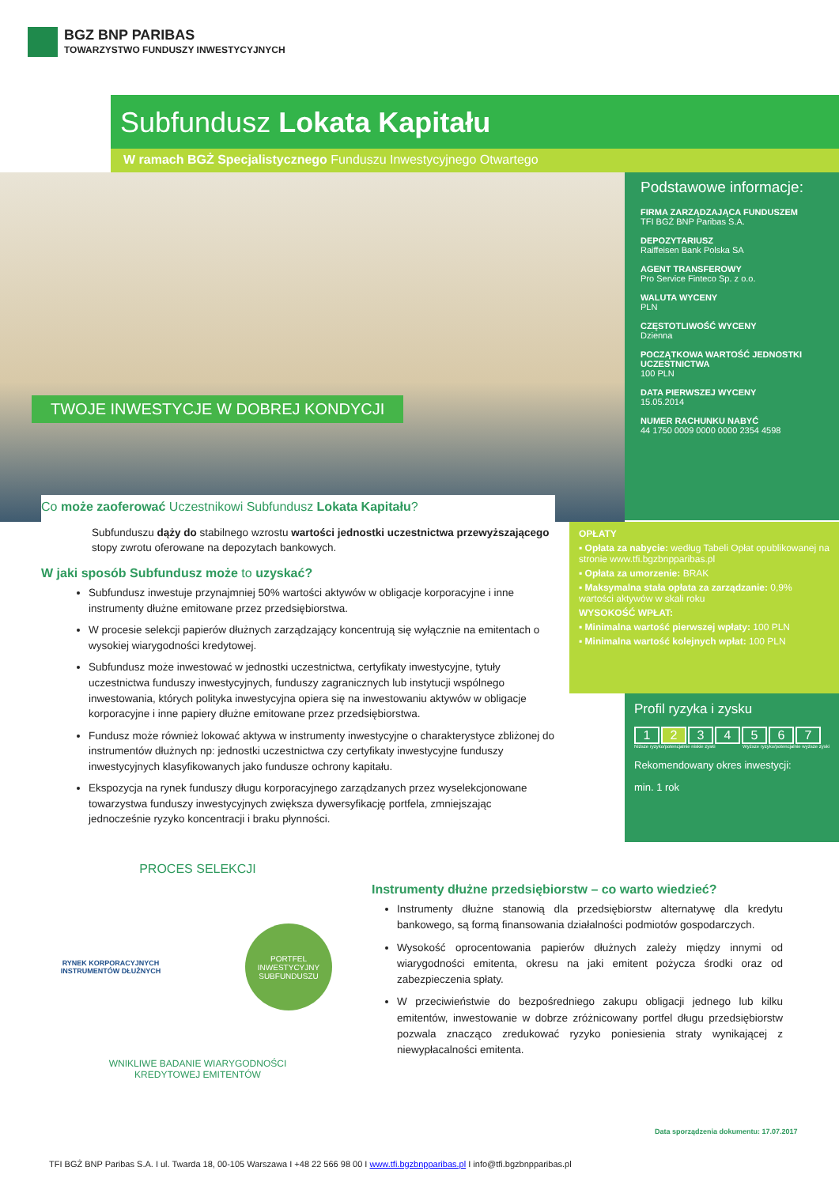BGZ BNP PARIBAS
TOWARZYSTWO FUNDUSZY INWESTYCYJNYCH
Subfundusz Lokata Kapitału
W ramach BGŻ Specjalistycznego Funduszu Inwestycyjnego Otwartego
TWOJE INWESTYCJE W DOBREJ KONDYCJI
Podstawowe informacje:
FIRMA ZARZĄDZAJĄCA FUNDUSZEM
TFI BGŻ BNP Paribas S.A.
DEPOZYTARIUSZ
Raiffeisen Bank Polska SA
AGENT TRANSFEROWY
Pro Service Finteco Sp. z o.o.
WALUTA WYCENY
PLN
CZĘSTOTLIWOŚĆ WYCENY
Dzienna
POCZĄTKOWA WARTOŚĆ JEDNOSTKI UCZESTNICTWA
100 PLN
DATA PIERWSZEJ WYCENY
15.05.2014
NUMER RACHUNKU NABYĆ
44 1750 0009 0000 0000 2354 4598
OPŁATY
▪ Opłata za nabycie: według Tabeli Opłat opublikowanej na stronie www.tfi.bgzbnpparibas.pl
▪ Opłata za umorzenie: BRAK
▪ Maksymalna stała opłata za zarządzanie: 0,9% wartości aktywów w skali roku
WYSOKOŚĆ WPŁAT:
▪ Minimalna wartość pierwszej wpłaty: 100 PLN
▪ Minimalna wartość kolejnych wpłat: 100 PLN
Profil ryzyka i zysku
1234567
Niższe ryzyko/potencjalnie niskie zyski Wyższe ryzyko/potencjalnie wyższe zyski
Rekomendowany okres inwestycji:
min. 1 rok
Co może zaoferować Uczestnikowi Subfundusz Lokata Kapitału?
Subfunduszu dąży do stabilnego wzrostu wartości jednostki uczestnictwa przewyższającego stopy zwrotu oferowane na depozytach bankowych.
W jaki sposób Subfundusz może to uzyskać?
Subfundusz inwestuje przynajmniej 50% wartości aktywów w obligacje korporacyjne i inne instrumenty dłużne emitowane przez przedsiębiorstwa.
W procesie selekcji papierów dłużnych zarządzający koncentrują się wyłącznie na emitentach o wysokiej wiarygodności kredytowej.
Subfundusz może inwestować w jednostki uczestnictwa, certyfikaty inwestycyjne, tytuły uczestnictwa funduszy inwestycyjnych, funduszy zagranicznych lub instytucji wspólnego inwestowania, których polityka inwestycyjna opiera się na inwestowaniu aktywów w obligacje korporacyjne i inne papiery dłużne emitowane przez przedsiębiorstwa.
Fundusz może również lokować aktywa w instrumenty inwestycyjne o charakterystyce zbliżonej do instrumentów dłużnych np: jednostki uczestnictwa czy certyfikaty inwestycyjne funduszy inwestycyjnych klasyfikowanych jako fundusze ochrony kapitału.
Ekspozycja na rynek funduszy długu korporacyjnego zarządzanych przez wyselekcjonowane towarzystwa funduszy inwestycyjnych zwiększa dywersyfikację portfela, zmniejszając jednocześnie ryzyko koncentracji i braku płynności.
PROCES SELEKCJI
RYNEK KORPORACYJNYCH INSTRUMENTÓW DŁUŻNYCH
PORTFEL INWESTYCYJNY SUBFUNDUSZU
WNIKLIWE BADANIE WIARYGODNOŚCI
KREDYTOWEJ EMITENTÓW
Instrumenty dłużne przedsiębiorstw – co warto wiedzieć?
Instrumenty dłużne stanowią dla przedsiębiorstw alternatywę dla kredytu bankowego, są formą finansowania działalności podmiotów gospodarczych.
Wysokość oprocentowania papierów dłużnych zależy między innymi od wiarygodności emitenta, okresu na jaki emitent pożycza środki oraz od zabezpieczenia spłaty.
W przeciwieństwie do bezpośredniego zakupu obligacji jednego lub kilku emitentów, inwestowanie w dobrze zróżnicowany portfel długu przedsiębiorstw pozwala znacząco zredukować ryzyko poniesienia straty wynikającej z niewypłacalności emitenta.
Data sporządzenia dokumentu: 17.07.2017
TFI BGŻ BNP Paribas S.A. I ul. Twarda 18, 00-105 Warszawa I +48 22 566 98 00 I www.tfi.bgzbnpparibas.pl I info@tfi.bgzbnpparibas.pl